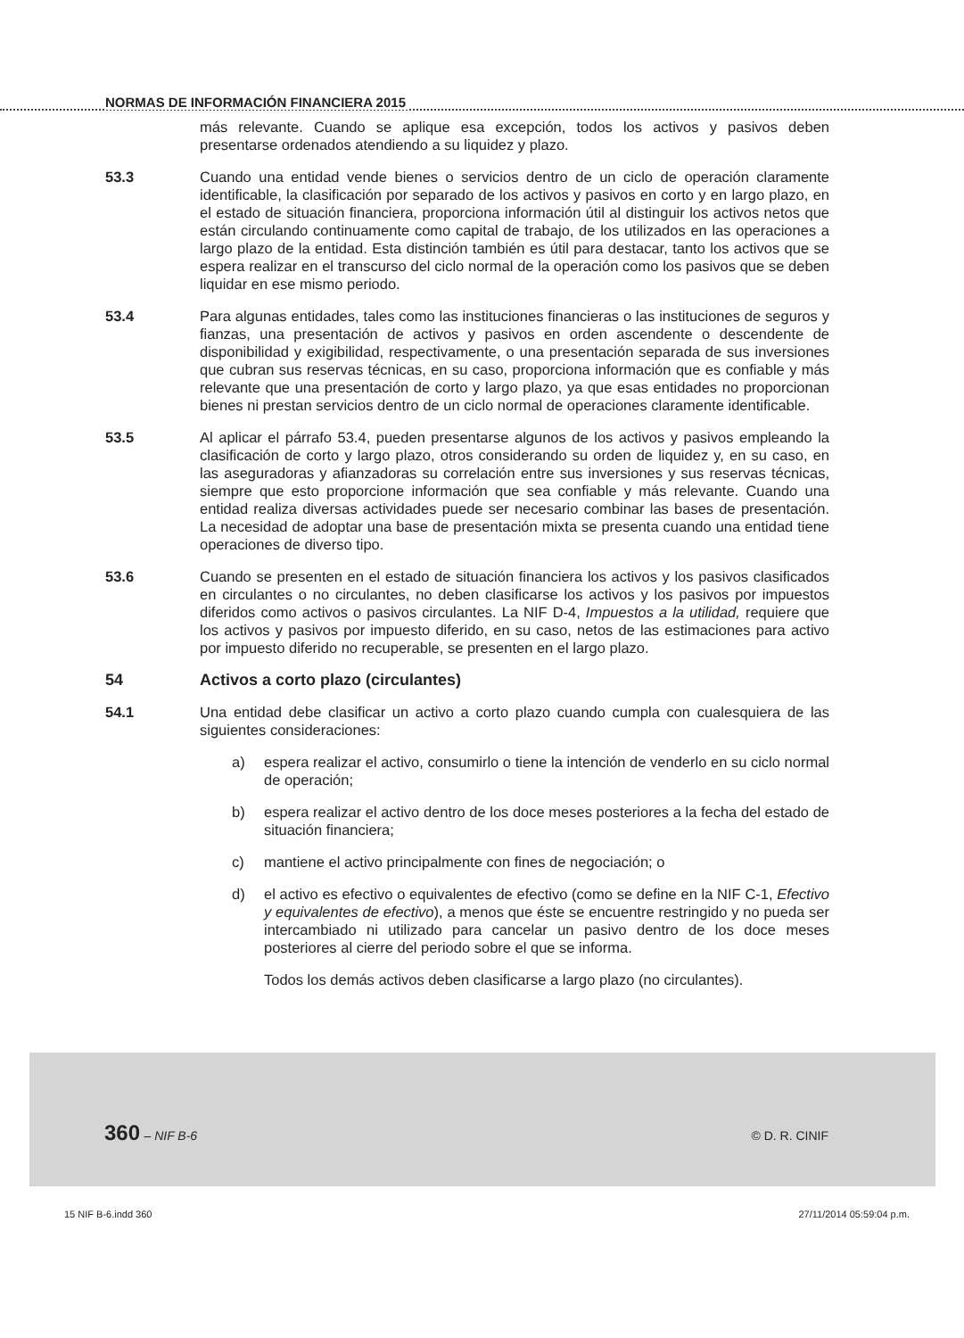NORMAS DE INFORMACIÓN FINANCIERA 2015
más relevante. Cuando se aplique esa excepción, todos los activos y pasivos deben presentarse ordenados atendiendo a su liquidez y plazo.
53.3 Cuando una entidad vende bienes o servicios dentro de un ciclo de operación claramente identificable, la clasificación por separado de los activos y pasivos en corto y en largo plazo, en el estado de situación financiera, proporciona información útil al distinguir los activos netos que están circulando continuamente como capital de trabajo, de los utilizados en las operaciones a largo plazo de la entidad. Esta distinción también es útil para destacar, tanto los activos que se espera realizar en el transcurso del ciclo normal de la operación como los pasivos que se deben liquidar en ese mismo periodo.
53.4 Para algunas entidades, tales como las instituciones financieras o las instituciones de seguros y fianzas, una presentación de activos y pasivos en orden ascendente o descendente de disponibilidad y exigibilidad, respectivamente, o una presentación separada de sus inversiones que cubran sus reservas técnicas, en su caso, proporciona información que es confiable y más relevante que una presentación de corto y largo plazo, ya que esas entidades no proporcionan bienes ni prestan servicios dentro de un ciclo normal de operaciones claramente identificable.
53.5 Al aplicar el párrafo 53.4, pueden presentarse algunos de los activos y pasivos empleando la clasificación de corto y largo plazo, otros considerando su orden de liquidez y, en su caso, en las aseguradoras y afianzadoras su correlación entre sus inversiones y sus reservas técnicas, siempre que esto proporcione información que sea confiable y más relevante. Cuando una entidad realiza diversas actividades puede ser necesario combinar las bases de presentación. La necesidad de adoptar una base de presentación mixta se presenta cuando una entidad tiene operaciones de diverso tipo.
53.6 Cuando se presenten en el estado de situación financiera los activos y los pasivos clasificados en circulantes o no circulantes, no deben clasificarse los activos y los pasivos por impuestos diferidos como activos o pasivos circulantes. La NIF D-4, Impuestos a la utilidad, requiere que los activos y pasivos por impuesto diferido, en su caso, netos de las estimaciones para activo por impuesto diferido no recuperable, se presenten en el largo plazo.
54 Activos a corto plazo (circulantes)
54.1 Una entidad debe clasificar un activo a corto plazo cuando cumpla con cualesquiera de las siguientes consideraciones:
a) espera realizar el activo, consumirlo o tiene la intención de venderlo en su ciclo normal de operación;
b) espera realizar el activo dentro de los doce meses posteriores a la fecha del estado de situación financiera;
c) mantiene el activo principalmente con fines de negociación; o
d) el activo es efectivo o equivalentes de efectivo (como se define en la NIF C-1, Efectivo y equivalentes de efectivo), a menos que éste se encuentre restringido y no pueda ser intercambiado ni utilizado para cancelar un pasivo dentro de los doce meses posteriores al cierre del periodo sobre el que se informa.
Todos los demás activos deben clasificarse a largo plazo (no circulantes).
360 – NIF B-6 © D. R. CINIF
15 NIF B-6.indd 360 27/11/2014 05:59:04 p.m.